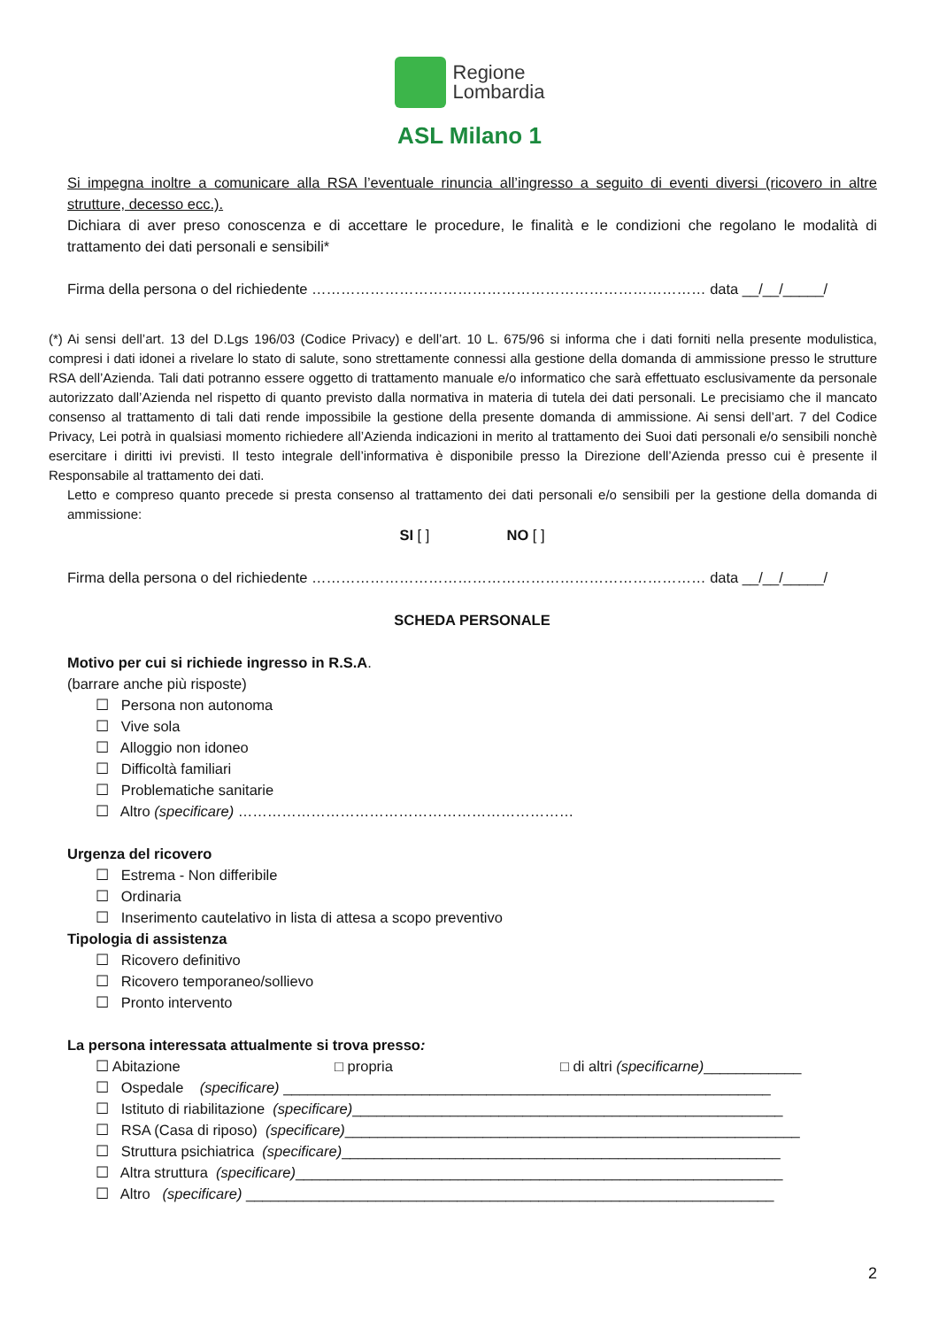Regione
Lombardia
ASL Milano 1
Si impegna inoltre a comunicare alla RSA l’eventuale rinuncia all’ingresso a seguito di eventi diversi (ricovero in altre strutture, decesso ecc.).
Dichiara di aver preso conoscenza e di accettare le procedure, le finalità e le condizioni che regolano le modalità di trattamento dei dati personali e sensibili*
Firma della persona o del richiedente ……………………………………………………………………… data __/__/_____/
(*) Ai sensi dell’art. 13 del D.Lgs 196/03 (Codice Privacy) e dell’art. 10 L. 675/96 si informa che i dati forniti nella presente modulistica, compresi i dati idonei a rivelare lo stato di salute, sono strettamente connessi alla gestione della domanda di ammissione presso le strutture RSA dell’Azienda. Tali dati potranno essere oggetto di trattamento manuale e/o informatico che sarà effettuato esclusivamente da personale autorizzato dall’Azienda nel rispetto di quanto previsto dalla normativa in materia di tutela dei dati personali. Le precisiamo che il mancato consenso al trattamento di tali dati rende impossibile la gestione della presente domanda di ammissione. Ai sensi dell’art. 7 del Codice Privacy, Lei potrà in qualsiasi momento richiedere all’Azienda indicazioni in merito al trattamento dei Suoi dati personali e/o sensibili nonchè esercitare i diritti ivi previsti. Il testo integrale dell’informativa è disponibile presso la Direzione dell’Azienda presso cui è presente il Responsabile al trattamento dei dati.
Letto e compreso quanto precede si presta consenso al trattamento dei dati personali e/o sensibili per la gestione della domanda di ammissione:
SI [ ] NO [ ]
Firma della persona o del richiedente ……………………………………………………………………… data __/__/_____/
SCHEDA PERSONALE
Motivo per cui si richiede ingresso in R.S.A.
(barrare anche più risposte)
☐ Persona non autonoma
☐ Vive sola
☐ Alloggio non idoneo
☐ Difficoltà familiari
☐ Problematiche sanitarie
☐ Altro (specificare) ……………………………………………………………
Urgenza del ricovero
☐ Estrema - Non differibile
☐ Ordinaria
☐ Inserimento cautelativo in lista di attesa a scopo preventivo
Tipologia di assistenza
☐ Ricovero definitivo
☐ Ricovero temporaneo/sollievo
☐ Pronto intervento
La persona interessata attualmente si trova presso:
☐ Abitazione □ propria □ di altri (specificarne)____________
☐ Ospedale (specificare) ____________________________________________________________
☐ Istituto di riabilitazione (specificare)_____________________________________________________
☐ RSA (Casa di riposo) (specificare)________________________________________________________
☐ Struttura psichiatrica (specificare)______________________________________________________
☐ Altra struttura (specificare)____________________________________________________________
☐ Altro (specificare) _________________________________________________________________
2